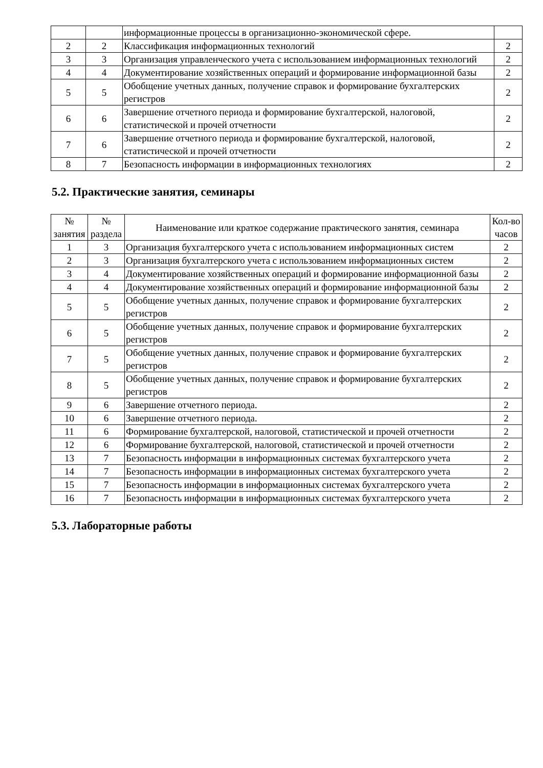| | | информационные процессы в организационно-экономической сфере. | |
| 2 | 2 | Классификация информационных технологий | 2 |
| 3 | 3 | Организация управленческого учета с использованием информационных технологий | 2 |
| 4 | 4 | Документирование хозяйственных операций и формирование информационной базы | 2 |
| 5 | 5 | Обобщение учетных данных, получение справок и формирование бухгалтерских регистров | 2 |
| 6 | 6 | Завершение отчетного периода и формирование бухгалтерской, налоговой, статистической и прочей отчетности | 2 |
| 7 | 6 | Завершение отчетного периода и формирование бухгалтерской, налоговой, статистической и прочей отчетности | 2 |
| 8 | 7 | Безопасность информации в информационных технологиях | 2 |
5.2. Практические занятия, семинары
| № занятия | № раздела | Наименование или краткое содержание практического занятия, семинара | Кол-во часов |
| --- | --- | --- | --- |
| 1 | 3 | Организация бухгалтерского учета с использованием информационных систем | 2 |
| 2 | 3 | Организация бухгалтерского учета с использованием информационных систем | 2 |
| 3 | 4 | Документирование хозяйственных операций и формирование информационной базы | 2 |
| 4 | 4 | Документирование хозяйственных операций и формирование информационной базы | 2 |
| 5 | 5 | Обобщение учетных данных, получение справок и формирование бухгалтерских регистров | 2 |
| 6 | 5 | Обобщение учетных данных, получение справок и формирование бухгалтерских регистров | 2 |
| 7 | 5 | Обобщение учетных данных, получение справок и формирование бухгалтерских регистров | 2 |
| 8 | 5 | Обобщение учетных данных, получение справок и формирование бухгалтерских регистров | 2 |
| 9 | 6 | Завершение отчетного периода. | 2 |
| 10 | 6 | Завершение отчетного периода. | 2 |
| 11 | 6 | Формирование бухгалтерской, налоговой, статистической и прочей отчетности | 2 |
| 12 | 6 | Формирование бухгалтерской, налоговой, статистической и прочей отчетности | 2 |
| 13 | 7 | Безопасность информации в информационных системах бухгалтерского учета | 2 |
| 14 | 7 | Безопасность информации в информационных системах бухгалтерского учета | 2 |
| 15 | 7 | Безопасность информации в информационных системах бухгалтерского учета | 2 |
| 16 | 7 | Безопасность информации в информационных системах бухгалтерского учета | 2 |
5.3. Лабораторные работы